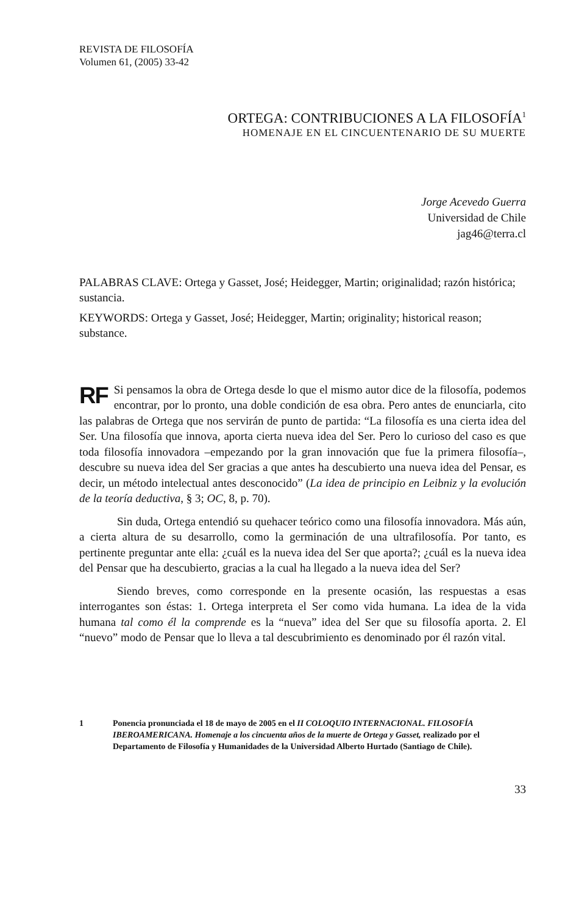REVISTA DE FILOSOFÍA
Volumen 61, (2005) 33-42
ORTEGA: CONTRIBUCIONES A LA FILOSOFÍA<sup>1</sup>
HOMENAJE EN EL CINCUENTENARIO DE SU MUERTE
Jorge Acevedo Guerra
Universidad de Chile
jag46@terra.cl
PALABRAS CLAVE: Ortega y Gasset, José; Heidegger, Martin; originalidad; razón histórica; sustancia.
KEYWORDS: Ortega y Gasset, José; Heidegger, Martin; originality; historical reason; substance.
RF Si pensamos la obra de Ortega desde lo que el mismo autor dice de la filosofía, podemos encontrar, por lo pronto, una doble condición de esa obra. Pero antes de enunciarla, cito las palabras de Ortega que nos servirán de punto de partida: “La filosofía es una cierta idea del Ser. Una filosofía que innova, aporta cierta nueva idea del Ser. Pero lo curioso del caso es que toda filosofía innovadora –empezando por la gran innovación que fue la primera filosofía–, descubre su nueva idea del Ser gracias a que antes ha descubierto una nueva idea del Pensar, es decir, un método intelectual antes desconocido” (La idea de principio en Leibniz y la evolución de la teoría deductiva, § 3; OC, 8, p. 70).
Sin duda, Ortega entendió su quehacer teórico como una filosofía innovadora. Más aún, a cierta altura de su desarrollo, como la germinación de una ultrafilosofía. Por tanto, es pertinente preguntar ante ella: ¿cuál es la nueva idea del Ser que aporta?; ¿cuál es la nueva idea del Pensar que ha descubierto, gracias a la cual ha llegado a la nueva idea del Ser?
Siendo breves, como corresponde en la presente ocasión, las respuestas a esas interrogantes son éstas: 1. Ortega interpreta el Ser como vida humana. La idea de la vida humana tal como él la comprende es la “nueva” idea del Ser que su filosofía aporta. 2. El “nuevo” modo de Pensar que lo lleva a tal descubrimiento es denominado por él razón vital.
1 Ponencia pronunciada el 18 de mayo de 2005 en el II COLOQUIO INTERNACIONAL. FILOSOFÍA IBEROAMERICANA. Homenaje a los cincuenta años de la muerte de Ortega y Gasset, realizado por el Departamento de Filosofía y Humanidades de la Universidad Alberto Hurtado (Santiago de Chile).
33